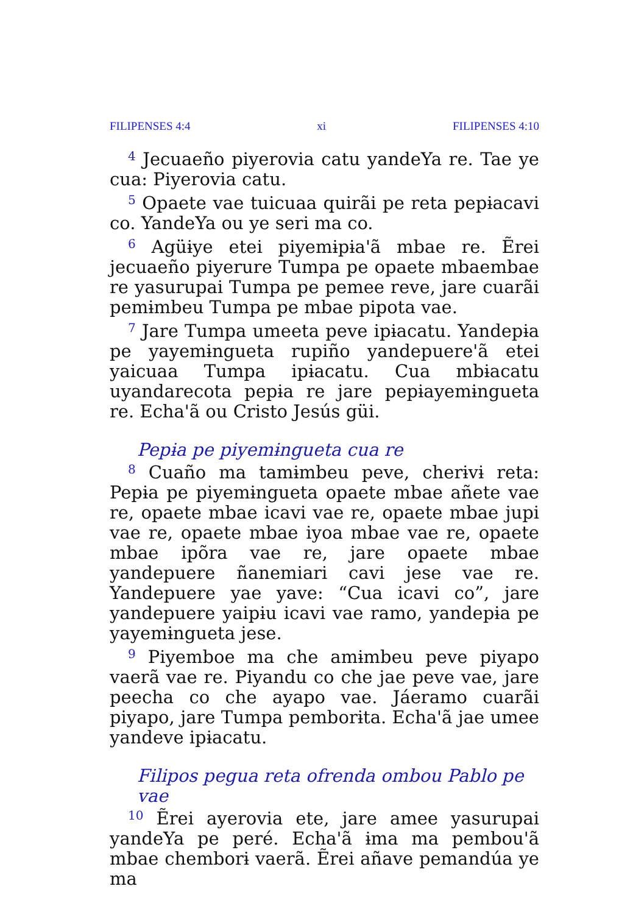FILIPENSES 4:4 xi FILIPENSES 4:10
<sup>4</sup> Jecuaeño piyerovia catu yandeYa re. Tae ye cua: Piyerovia catu.
<sup>5</sup> Opaete vae tuicuaa quirãi pe reta pepɨacavi co. YandeYa ou ye seri ma co.
<sup>6</sup> Agüɨye etei piyemɨpɨa'ã mbae re. Ẽrei jecuaeño piyerure Tumpa pe opaete mbaembae re yasurupai Tumpa pe pemee reve, jare cuarãi pemɨmbeu Tumpa pe mbae pipota vae.
<sup>7</sup> Jare Tumpa umeeta peve ipɨacatu. Yandepɨa pe yayemɨngueta rupiño yandepuere'ã etei yaicuaa Tumpa ipɨacatu. Cua mbɨacatu uyandarecota pepɨa re jare pepɨayemɨngueta re. Echa'ã ou Cristo Jesús güi.
Pepɨa pe piyemɨngueta cua re
<sup>8</sup> Cuaño ma tamɨmbeu peve, cherɨvɨ reta: Pepɨa pe piyemɨngueta opaete mbae añete vae re, opaete mbae icavi vae re, opaete mbae jupi vae re, opaete mbae iyoa mbae vae re, opaete mbae ipõra vae re, jare opaete mbae yandepuere ñanemiari cavi jese vae re. Yandepuere yae yave: “Cua icavi co”, jare yandepuere yaipɨu icavi vae ramo, yandepɨa pe yayemɨngueta jese.
<sup>9</sup> Piyemboe ma che amɨmbeu peve piyapo vaerã vae re. Piyandu co che jae peve vae, jare peecha co che ayapo vae. Jáeramo cuarãi piyapo, jare Tumpa pemborɨta. Echa'ã jae umee yandeve ipɨacatu.
Filipos pegua reta ofrenda ombou Pablo pe vae
<sup>10</sup> Ẽrei ayerovia ete, jare amee yasurupai yandeYa pe peré. Echa'ã ɨma ma pembou'ã mbae chemborɨ vaerã. Ẽrei añave pemandúa ye ma